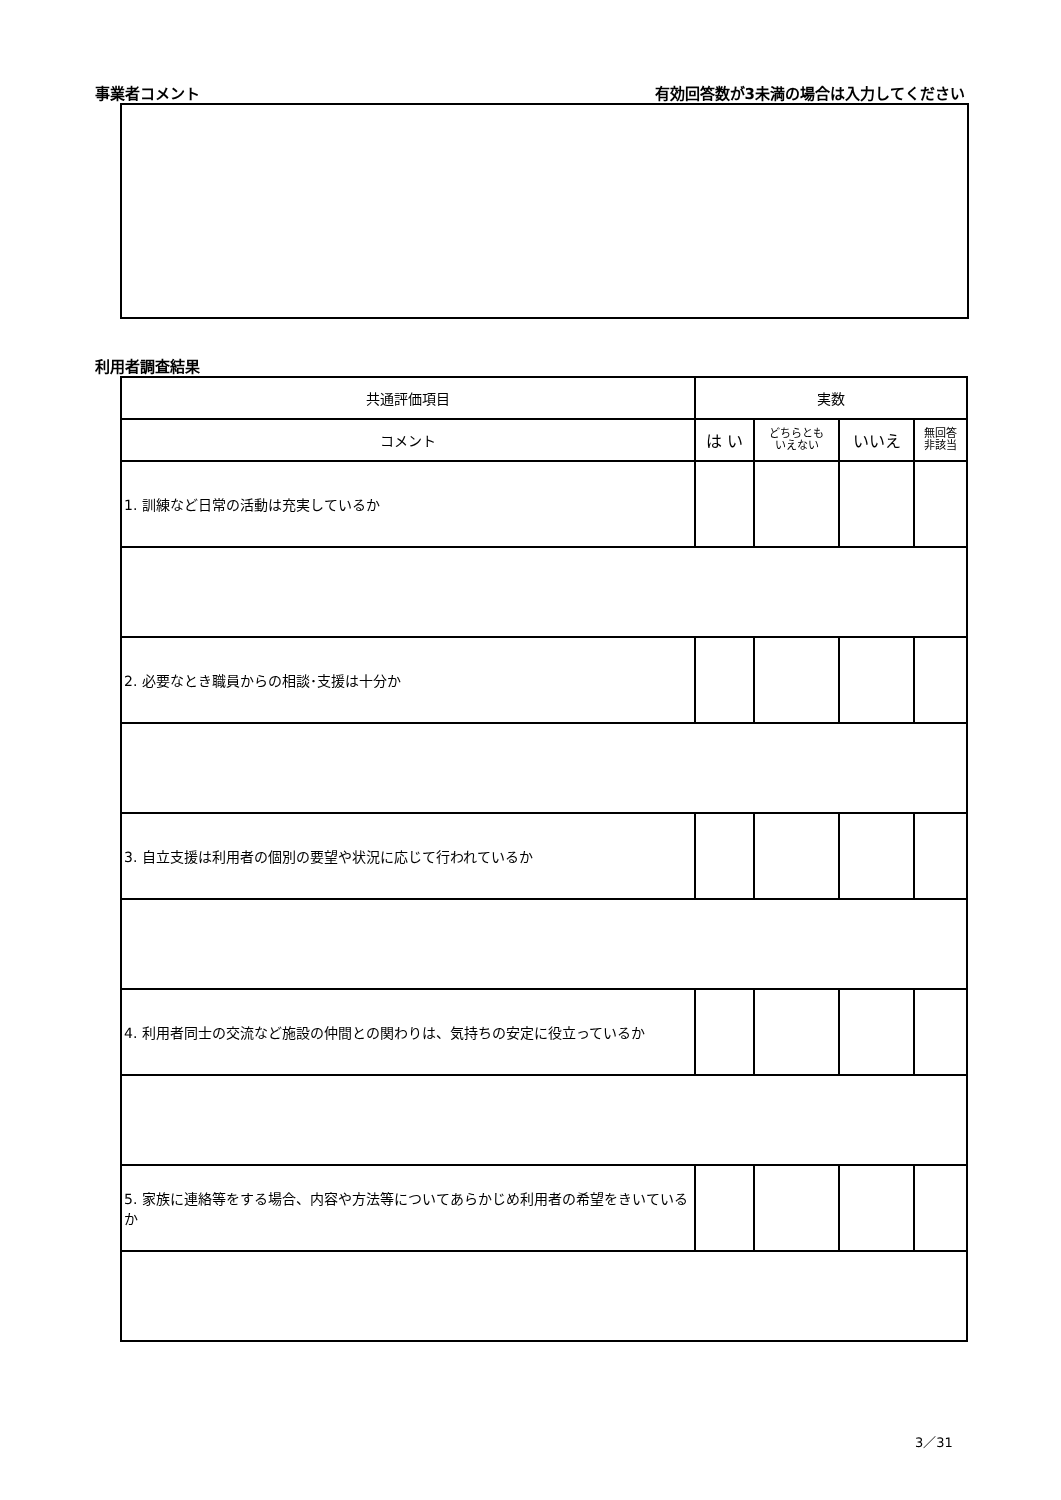事業者コメント 有効回答数が3未満の場合は入力してください
利用者調査結果
| 共通評価項目 | 実数 | | | |
| --- | --- | --- | --- | --- |
| コメント | は い | どちらとも いえない | いいえ | 無回答 非該当 |
| 1. 訓練など日常の活動は充実しているか | | | | |
| 2. 必要なとき職員からの相談･支援は十分か | | | | |
| 3. 自立支援は利用者の個別の要望や状況に応じて行われているか | | | | |
| 4. 利用者同士の交流など施設の仲間との関わりは、気持ちの安定に役立っているか | | | | |
| 5. 家族に連絡等をする場合、内容や方法等についてあらかじめ利用者の希望をきいているか | | | | |
3／31